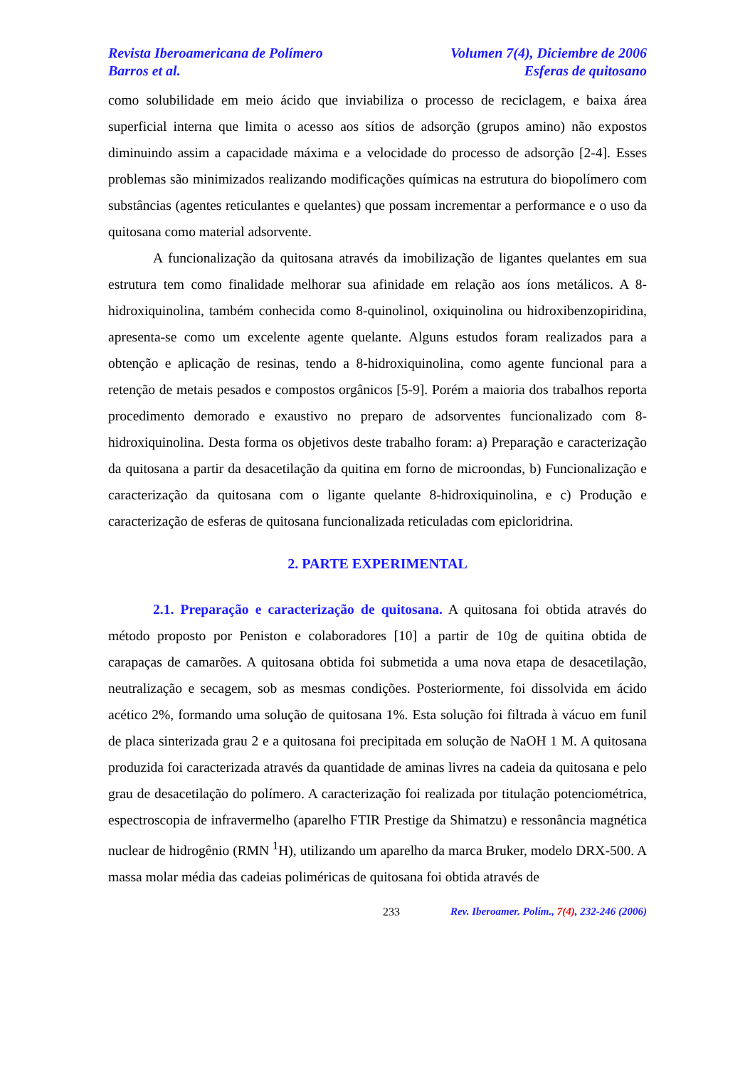Revista Iberoamericana de Polímero Volumen 7(4), Diciembre de 2006
Barros et al. Esferas de quitosano
como solubilidade em meio ácido que inviabiliza o processo de reciclagem, e baixa área superficial interna que limita o acesso aos sítios de adsorção (grupos amino) não expostos diminuindo assim a capacidade máxima e a velocidade do processo de adsorção [2-4]. Esses problemas são minimizados realizando modificações químicas na estrutura do biopolímero com substâncias (agentes reticulantes e quelantes) que possam incrementar a performance e o uso da quitosana como material adsorvente.
A funcionalização da quitosana através da imobilização de ligantes quelantes em sua estrutura tem como finalidade melhorar sua afinidade em relação aos íons metálicos. A 8-hidroxiquinolina, também conhecida como 8-quinolinol, oxiquinolina ou hidroxibenzopiridina, apresenta-se como um excelente agente quelante. Alguns estudos foram realizados para a obtenção e aplicação de resinas, tendo a 8-hidroxiquinolina, como agente funcional para a retenção de metais pesados e compostos orgânicos [5-9]. Porém a maioria dos trabalhos reporta procedimento demorado e exaustivo no preparo de adsorventes funcionalizado com 8-hidroxiquinolina. Desta forma os objetivos deste trabalho foram: a) Preparação e caracterização da quitosana a partir da desacetilação da quitina em forno de microondas, b) Funcionalização e caracterização da quitosana com o ligante quelante 8-hidroxiquinolina, e c) Produção e caracterização de esferas de quitosana funcionalizada reticuladas com epicloridrina.
2. PARTE EXPERIMENTAL
2.1. Preparação e caracterização de quitosana. A quitosana foi obtida através do método proposto por Peniston e colaboradores [10] a partir de 10g de quitina obtida de carapaças de camarões. A quitosana obtida foi submetida a uma nova etapa de desacetilação, neutralização e secagem, sob as mesmas condições. Posteriormente, foi dissolvida em ácido acético 2%, formando uma solução de quitosana 1%. Esta solução foi filtrada à vácuo em funil de placa sinterizada grau 2 e a quitosana foi precipitada em solução de NaOH 1 M. A quitosana produzida foi caracterizada através da quantidade de aminas livres na cadeia da quitosana e pelo grau de desacetilação do polímero. A caracterização foi realizada por titulação potenciométrica, espectroscopia de infravermelho (aparelho FTIR Prestige da Shimatzu) e ressonância magnética nuclear de hidrogênio (RMN <sup>1</sup>H), utilizando um aparelho da marca Bruker, modelo DRX-500. A massa molar média das cadeias poliméricas de quitosana foi obtida através de
233 Rev. Iberoamer. Polím., 7(4), 232-246 (2006)